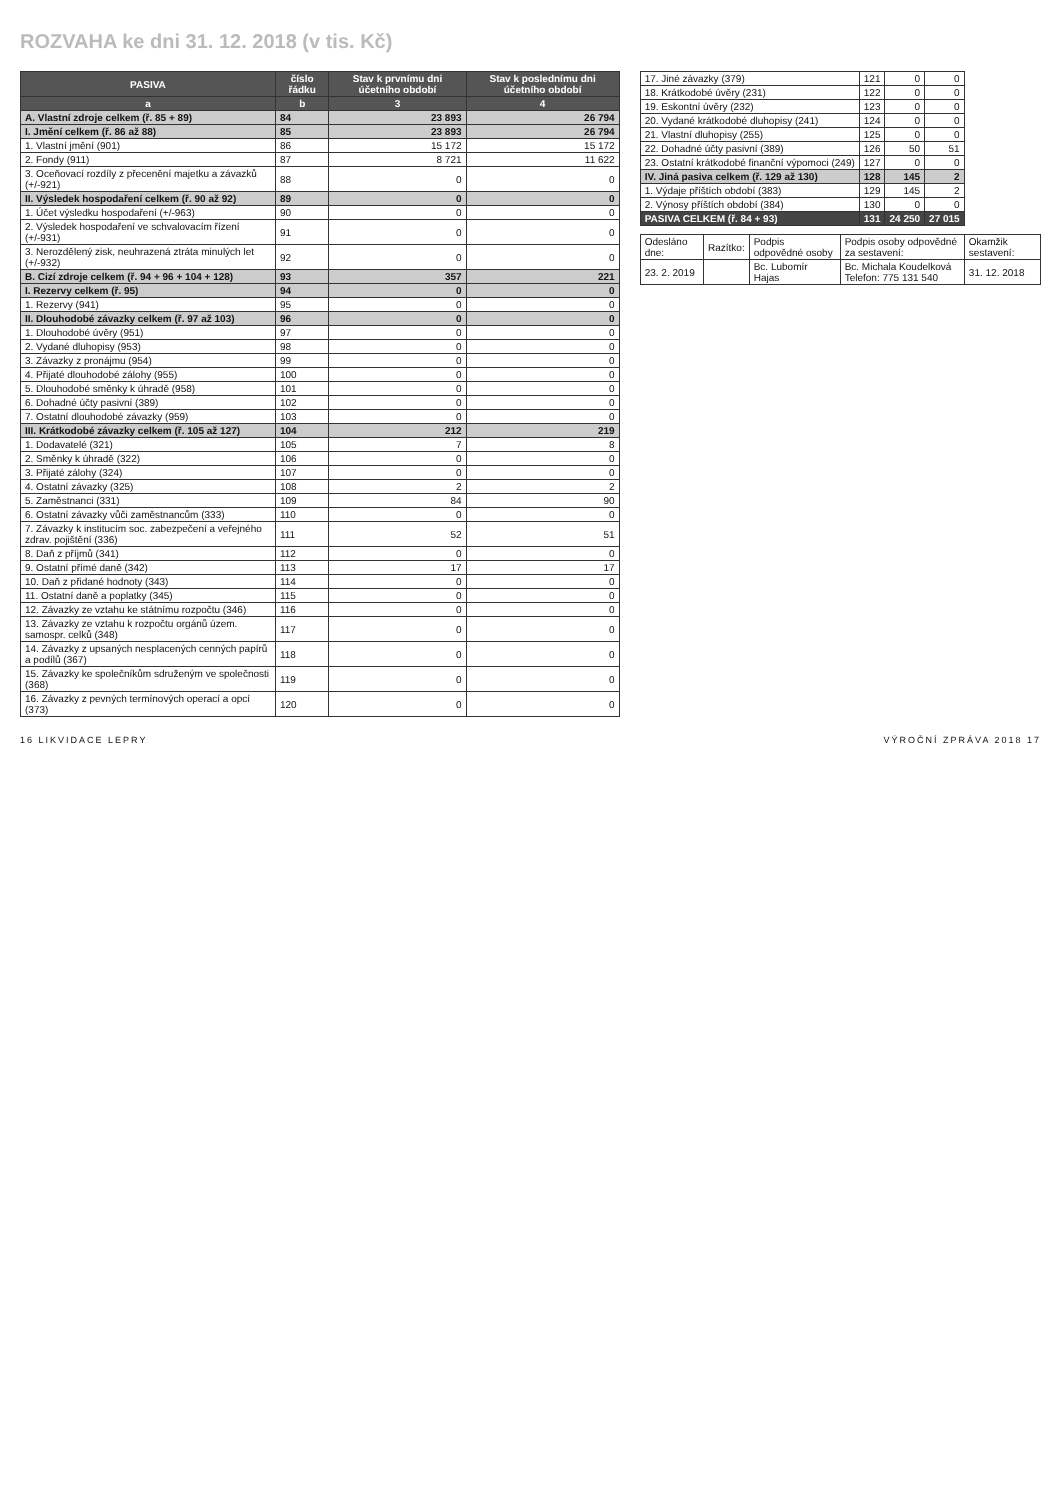ROZVAHA ke dni 31. 12. 2018 (v tis. Kč)
| PASIVA | číslo řádku | Stav k prvnímu dni účetního období | Stav k poslednímu dni účetního období |
| --- | --- | --- | --- |
| a | b | 3 | 4 |
| A. Vlastní zdroje celkem (ř. 85 + 89) | 84 | 23 893 | 26 794 |
| I. Jmění celkem (ř. 86 až 88) | 85 | 23 893 | 26 794 |
| 1. Vlastní jmění (901) | 86 | 15 172 | 15 172 |
| 2. Fondy (911) | 87 | 8 721 | 11 622 |
| 3. Oceňovací rozdíly z přecenění majetku a závazků (+/-921) | 88 | 0 | 0 |
| II. Výsledek hospodaření celkem (ř. 90 až 92) | 89 | 0 | 0 |
| 1. Účet výsledku hospodaření (+/-963) | 90 | 0 | 0 |
| 2. Výsledek hospodaření ve schvalovacím řízení (+/-931) | 91 | 0 | 0 |
| 3. Nerozdělený zisk, neuhrazená ztráta minulých let (+/-932) | 92 | 0 | 0 |
| B. Cizí zdroje celkem (ř. 94 + 96 + 104 + 128) | 93 | 357 | 221 |
| I. Rezervy celkem (ř. 95) | 94 | 0 | 0 |
| 1. Rezervy (941) | 95 | 0 | 0 |
| II. Dlouhodobé závazky celkem (ř. 97 až 103) | 96 | 0 | 0 |
| 1. Dlouhodobé úvěry (951) | 97 | 0 | 0 |
| 2. Vydané dluhopisy (953) | 98 | 0 | 0 |
| 3. Závazky z pronájmu (954) | 99 | 0 | 0 |
| 4. Přijaté dlouhodobé zálohy (955) | 100 | 0 | 0 |
| 5. Dlouhodobé směnky k úhradě (958) | 101 | 0 | 0 |
| 6. Dohadné účty pasivní (389) | 102 | 0 | 0 |
| 7. Ostatní dlouhodobé závazky (959) | 103 | 0 | 0 |
| III. Krátkodobé závazky celkem (ř. 105 až 127) | 104 | 212 | 219 |
| 1. Dodavatelé (321) | 105 | 7 | 8 |
| 2. Směnky k úhradě (322) | 106 | 0 | 0 |
| 3. Přijaté zálohy (324) | 107 | 0 | 0 |
| 4. Ostatní závazky (325) | 108 | 2 | 2 |
| 5. Zaměstnanci (331) | 109 | 84 | 90 |
| 6. Ostatní závazky vůči zaměstnancům (333) | 110 | 0 | 0 |
| 7. Závazky k institucím soc. zabezpečení a veřejného zdrav. pojištění (336) | 111 | 52 | 51 |
| 8. Daň z příjmů (341) | 112 | 0 | 0 |
| 9. Ostatní přímé daně (342) | 113 | 17 | 17 |
| 10. Daň z přidané hodnoty (343) | 114 | 0 | 0 |
| 11. Ostatní daně a poplatky (345) | 115 | 0 | 0 |
| 12. Závazky ze vztahu ke státnímu rozpočtu (346) | 116 | 0 | 0 |
| 13. Závazky ze vztahu k rozpočtu orgánů územ. samospr. celků (348) | 117 | 0 | 0 |
| 14. Závazky z upsaných nesplacených cenných papírů a podílů (367) | 118 | 0 | 0 |
| 15. Závazky ke společníkům sdruženým ve společnosti (368) | 119 | 0 | 0 |
| 16. Závazky z pevných termínových operací a opcí (373) | 120 | 0 | 0 |
| 17. Jiné závazky (379) | 121 | 0 | 0 |
| 18. Krátkodobé úvěry (231) | 122 | 0 | 0 |
| 19. Eskontní úvěry (232) | 123 | 0 | 0 |
| 20. Vydané krátkodobé dluhopisy (241) | 124 | 0 | 0 |
| 21. Vlastní dluhopisy (255) | 125 | 0 | 0 |
| 22. Dohadné účty pasivní (389) | 126 | 50 | 51 |
| 23. Ostatní krátkodobé finanční výpomoci (249) | 127 | 0 | 0 |
| IV. Jiná pasiva celkem (ř. 129 až 130) | 128 | 145 | 2 |
| 1. Výdaje příštích období (383) | 129 | 145 | 2 |
| 2. Výnosy příštích období (384) | 130 | 0 | 0 |
| PASIVA CELKEM (ř. 84 + 93) | 131 | 24 250 | 27 015 |
| Odesláno dne: | Razítko: | Podpis odpovědné osoby | Podpis osoby odpovědné za sestavení: | Okamžik sestavení: |
| 23. 2. 2019 | | Bc. Lubomír Hajas | Bc. Michala Koudelková Telefon: 775 131 540 | 31. 12. 2018 |
16 LIKVIDACE LEPRY VÝROČNÍ ZPRÁVA 2018 17